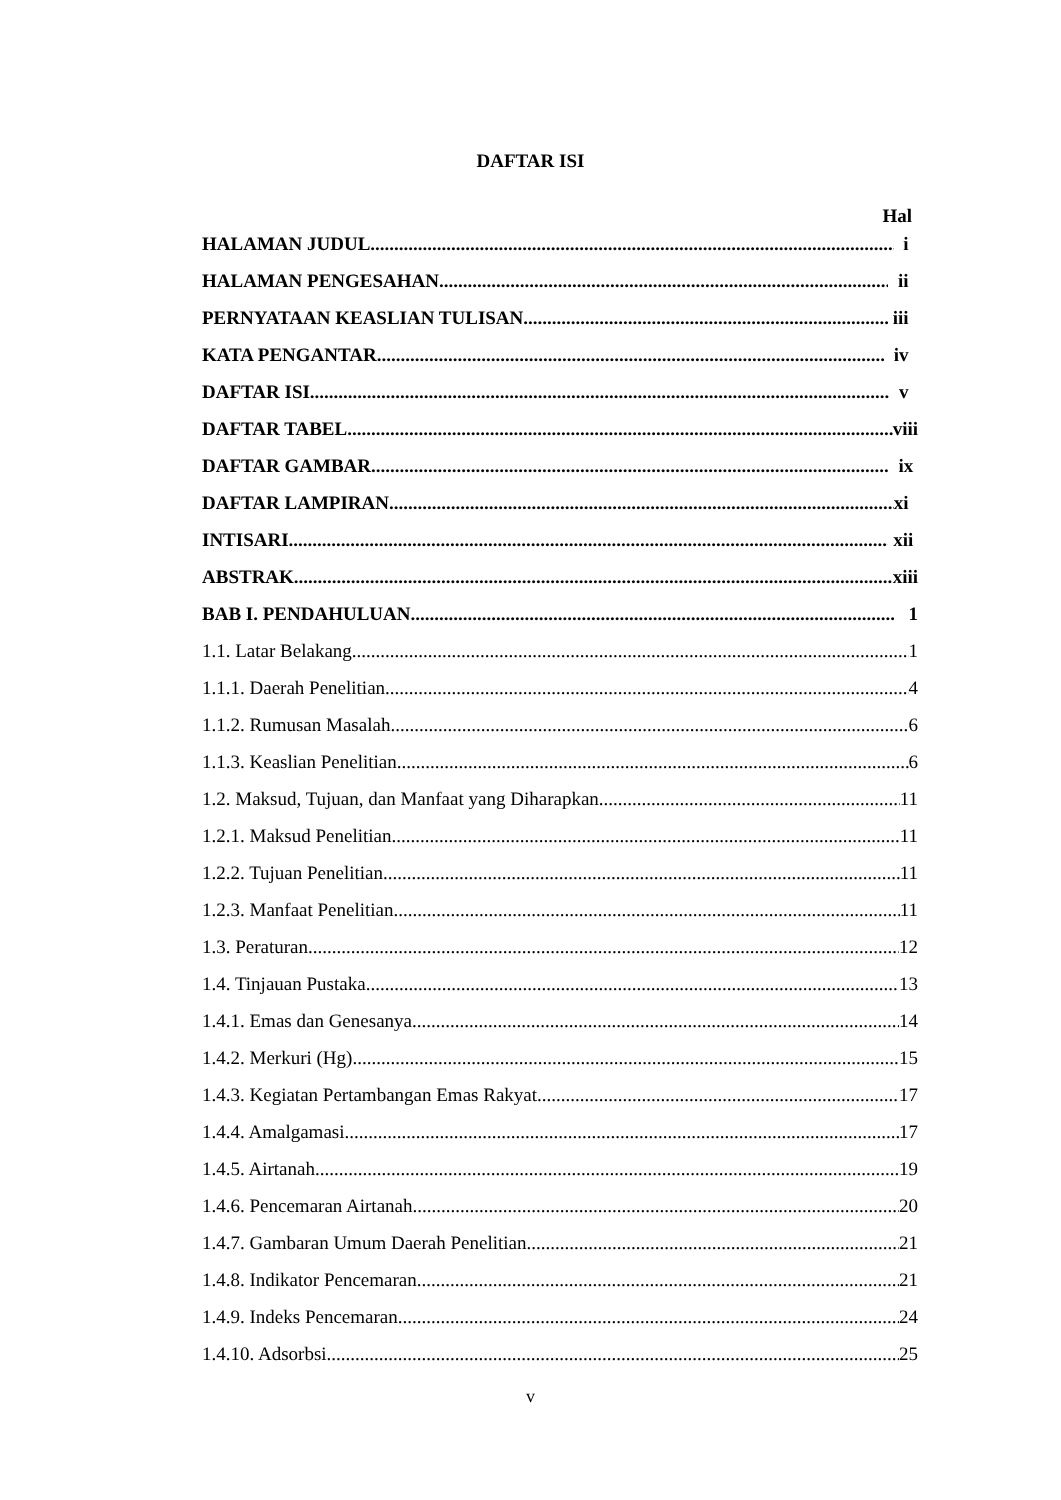DAFTAR ISI
Hal
HALAMAN JUDUL i
HALAMAN PENGESAHAN ii
PERNYATAAN KEASLIAN TULISAN iii
KATA PENGANTAR iv
DAFTAR ISI v
DAFTAR TABEL viii
DAFTAR GAMBAR ix
DAFTAR LAMPIRAN xi
INTISARI xii
ABSTRAK xiii
BAB I. PENDAHULUAN 1
1.1. Latar Belakang 1
1.1.1. Daerah Penelitian 4
1.1.2. Rumusan Masalah 6
1.1.3. Keaslian Penelitian 6
1.2. Maksud, Tujuan, dan Manfaat yang Diharapkan 11
1.2.1. Maksud Penelitian 11
1.2.2. Tujuan Penelitian 11
1.2.3. Manfaat Penelitian 11
1.3. Peraturan 12
1.4. Tinjauan Pustaka 13
1.4.1. Emas dan Genesanya 14
1.4.2. Merkuri (Hg) 15
1.4.3. Kegiatan Pertambangan Emas Rakyat 17
1.4.4. Amalgamasi 17
1.4.5. Airtanah 19
1.4.6. Pencemaran Airtanah 20
1.4.7. Gambaran Umum Daerah Penelitian 21
1.4.8. Indikator Pencemaran 21
1.4.9. Indeks Pencemaran 24
1.4.10. Adsorbsi 25
v